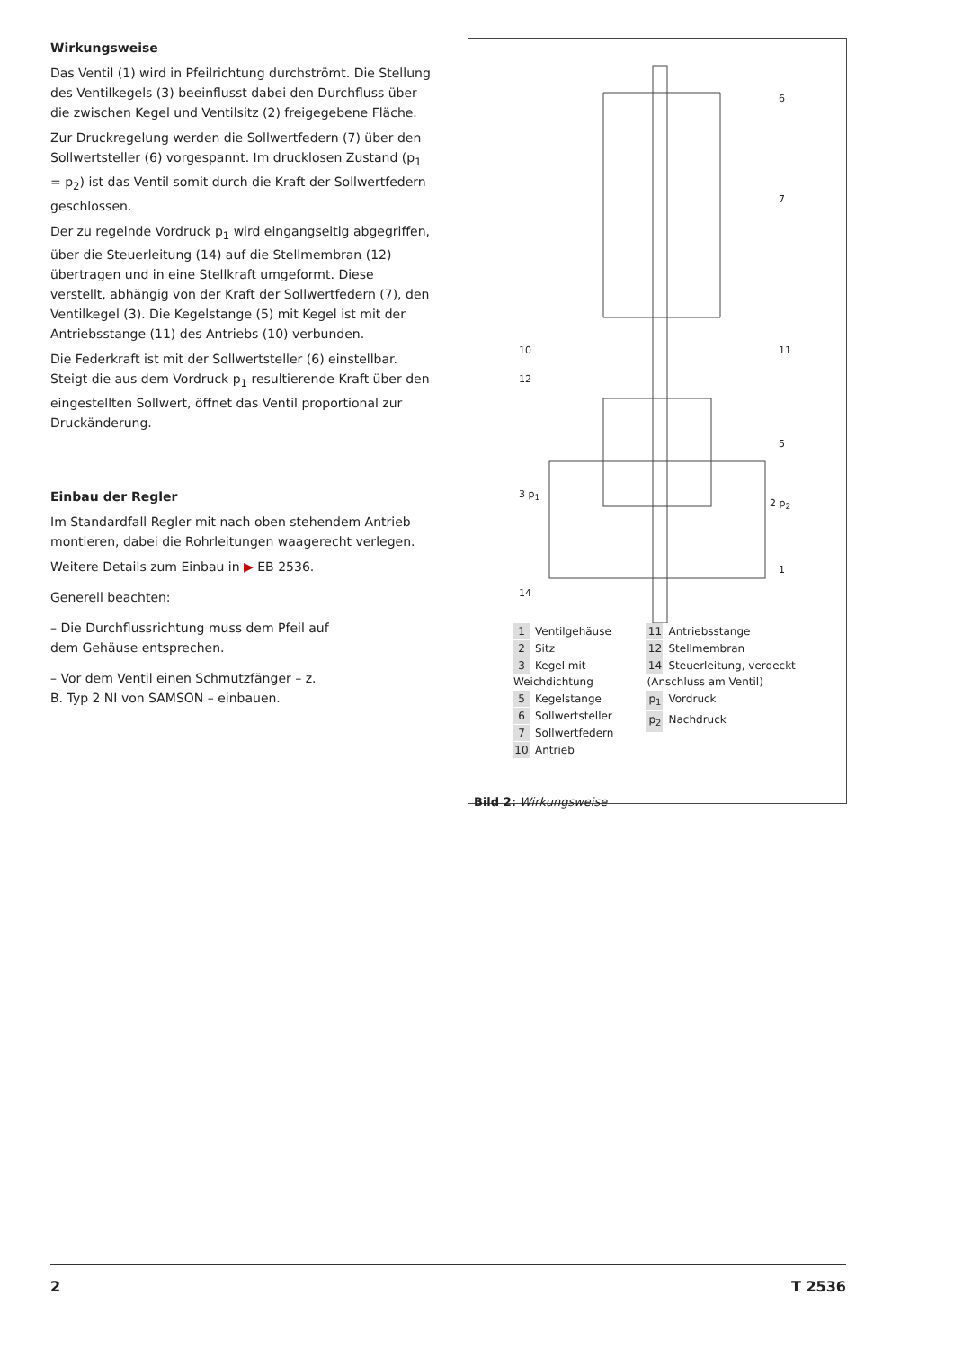Wirkungsweise
Das Ventil (1) wird in Pfeilrichtung durchströmt. Die Stellung des Ventilkegels (3) beeinflusst dabei den Durchfluss über die zwischen Kegel und Ventilsitz (2) freigegebene Fläche.
Zur Druckregelung werden die Sollwertfedern (7) über den Sollwertsteller (6) vorgespannt. Im drucklosen Zustand (p<sub>1</sub> = p<sub>2</sub>) ist das Ventil somit durch die Kraft der Sollwertfedern geschlossen.
Der zu regelnde Vordruck p<sub>1</sub> wird eingangseitig abgegriffen, über die Steuerleitung (14) auf die Stellmembran (12) übertragen und in eine Stellkraft umgeformt. Diese verstellt, abhängig von der Kraft der Sollwertfedern (7), den Ventilkegel (3). Die Kegelstange (5) mit Kegel ist mit der Antriebsstange (11) des Antriebs (10) verbunden.
Die Federkraft ist mit der Sollwertsteller (6) einstellbar. Steigt die aus dem Vordruck p<sub>1</sub> resultierende Kraft über den eingestellten Sollwert, öffnet das Ventil proportional zur Druckänderung.
Einbau der Regler
Im Standardfall Regler mit nach oben stehendem Antrieb montieren, dabei die Rohrleitungen waagerecht verlegen.
Weitere Details zum Einbau in ▶ EB 2536.
Generell beachten:
– Die Durchflussrichtung muss dem Pfeil auf dem Gehäuse entsprechen.
– Vor dem Ventil einen Schmutzfänger – z. B. Typ 2 NI von SAMSON – einbauen.
6
7
10 11
12
5
3 p<sub>1</sub>
2 p<sub>2</sub>
1
14
1 Ventilgehäuse
2 Sitz
3 Kegel mit Weichdichtung
5 Kegelstange
6 Sollwertsteller
7 Sollwertfedern
10 Antrieb
11 Antriebsstange
12 Stellmembran
14 Steuerleitung, verdeckt (Anschluss am Ventil)
p<sub>1</sub> Vordruck
p<sub>2</sub> Nachdruck
Bild 2: Wirkungsweise
2 T 2536